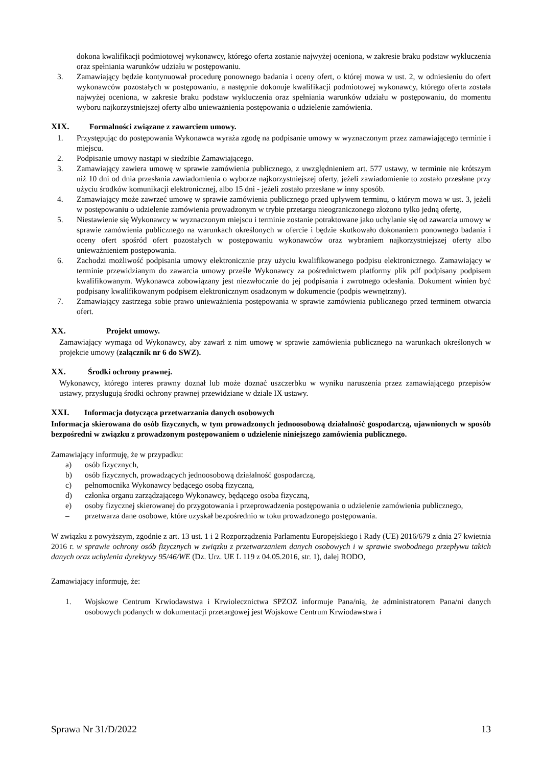dokona kwalifikacji podmiotowej wykonawcy, którego oferta zostanie najwyżej oceniona, w zakresie braku podstaw wykluczenia oraz spełniania warunków udziału w postępowaniu.
3. Zamawiający będzie kontynuował procedurę ponownego badania i oceny ofert, o której mowa w ust. 2, w odniesieniu do ofert wykonawców pozostałych w postępowaniu, a następnie dokonuje kwalifikacji podmiotowej wykonawcy, którego oferta została najwyżej oceniona, w zakresie braku podstaw wykluczenia oraz spełniania warunków udziału w postępowaniu, do momentu wyboru najkorzystniejszej oferty albo unieważnienia postępowania o udzielenie zamówienia.
XIX. Formalności związane z zawarciem umowy.
1. Przystępując do postępowania Wykonawca wyraża zgodę na podpisanie umowy w wyznaczonym przez zamawiającego terminie i miejscu.
2. Podpisanie umowy nastąpi w siedzibie Zamawiającego.
3. Zamawiający zawiera umowę w sprawie zamówienia publicznego, z uwzględnieniem art. 577 ustawy, w terminie nie krótszym niż 10 dni od dnia przesłania zawiadomienia o wyborze najkorzystniejszej oferty, jeżeli zawiadomienie to zostało przesłane przy użyciu środków komunikacji elektronicznej, albo 15 dni - jeżeli zostało przesłane w inny sposób.
4. Zamawiający może zawrzeć umowę w sprawie zamówienia publicznego przed upływem terminu, o którym mowa w ust. 3, jeżeli w postępowaniu o udzielenie zamówienia prowadzonym w trybie przetargu nieograniczonego złożono tylko jedną ofertę,
5. Niestawienie się Wykonawcy w wyznaczonym miejscu i terminie zostanie potraktowane jako uchylanie się od zawarcia umowy w sprawie zamówienia publicznego na warunkach określonych w ofercie i będzie skutkowało dokonaniem ponownego badania i oceny ofert spośród ofert pozostałych w postępowaniu wykonawców oraz wybraniem najkorzystniejszej oferty albo unieważnieniem postępowania.
6. Zachodzi możliwość podpisania umowy elektronicznie przy użyciu kwalifikowanego podpisu elektronicznego. Zamawiający w terminie przewidzianym do zawarcia umowy prześle Wykonawcy za pośrednictwem platformy plik pdf podpisany podpisem kwalifikowanym. Wykonawca zobowiązany jest niezwłocznie do jej podpisania i zwrotnego odesłania. Dokument winien być podpisany kwalifikowanym podpisem elektronicznym osadzonym w dokumencie (podpis wewnętrzny).
7. Zamawiający zastrzega sobie prawo unieważnienia postępowania w sprawie zamówienia publicznego przed terminem otwarcia ofert.
XX. Projekt umowy.
Zamawiający wymaga od Wykonawcy, aby zawarł z nim umowę w sprawie zamówienia publicznego na warunkach określonych w projekcie umowy (załącznik nr 6 do SWZ).
XX. Środki ochrony prawnej.
Wykonawcy, którego interes prawny doznał lub może doznać uszczerbku w wyniku naruszenia przez zamawiającego przepisów ustawy, przysługują środki ochrony prawnej przewidziane w dziale IX ustawy.
XXI. Informacja dotycząca przetwarzania danych osobowych
Informacja skierowana do osób fizycznych, w tym prowadzonych jednoosobową działalność gospodarczą, ujawnionych w sposób bezpośredni w związku z prowadzonym postępowaniem o udzielenie niniejszego zamówienia publicznego.
Zamawiający informuję, że w przypadku:
a) osób fizycznych,
b) osób fizycznych, prowadzących jednoosobową działalność gospodarczą,
c) pełnomocnika Wykonawcy będącego osobą fizyczną,
d) członka organu zarządzającego Wykonawcy, będącego osoba fizyczną,
e) osoby fizycznej skierowanej do przygotowania i przeprowadzenia postępowania o udzielenie zamówienia publicznego,
– przetwarza dane osobowe, które uzyskał bezpośrednio w toku prowadzonego postępowania.
W związku z powyższym, zgodnie z art. 13 ust. 1 i 2 Rozporządzenia Parlamentu Europejskiego i Rady (UE) 2016/679 z dnia 27 kwietnia 2016 r. w sprawie ochrony osób fizycznych w związku z przetwarzaniem danych osobowych i w sprawie swobodnego przepływu takich danych oraz uchylenia dyrektywy 95/46/WE (Dz. Urz. UE L 119 z 04.05.2016, str. 1), dalej RODO,
Zamawiający informuję, że:
1. Wojskowe Centrum Krwiodawstwa i Krwiolecznictwa SPZOZ informuje Pana/nią, że administratorem Pana/ni danych osobowych podanych w dokumentacji przetargowej jest Wojskowe Centrum Krwiodawstwa i
Sprawa Nr 31/D/2022 13